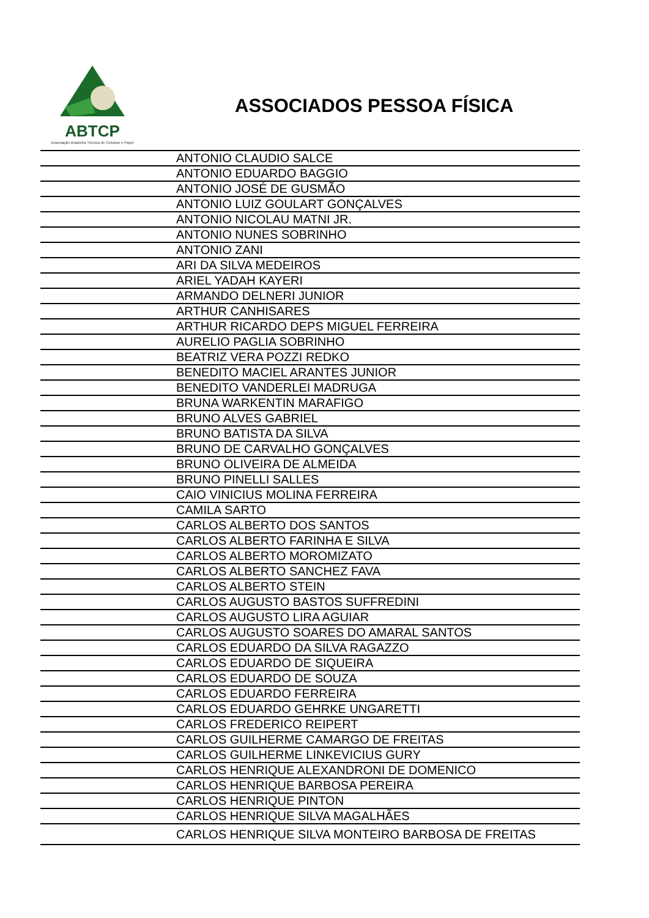ABTCP
Associação Brasileira Técnica de Celulose e Papel
ASSOCIADOS PESSOA FÍSICA
| | ANTONIO CLAUDIO SALCE |
| | ANTONIO EDUARDO BAGGIO |
| | ANTONIO JOSÉ DE GUSMÃO |
| | ANTONIO LUIZ GOULART GONÇALVES |
| | ANTONIO NICOLAU MATNI JR. |
| | ANTONIO NUNES SOBRINHO |
| | ANTONIO ZANI |
| | ARI DA SILVA MEDEIROS |
| | ARIEL YADAH KAYERI |
| | ARMANDO DELNERI JUNIOR |
| | ARTHUR CANHISARES |
| | ARTHUR RICARDO DEPS MIGUEL FERREIRA |
| | AURELIO PAGLIA SOBRINHO |
| | BEATRIZ VERA POZZI REDKO |
| | BENEDITO MACIEL ARANTES JUNIOR |
| | BENEDITO VANDERLEI MADRUGA |
| | BRUNA WARKENTIN MARAFIGO |
| | BRUNO ALVES GABRIEL |
| | BRUNO BATISTA DA SILVA |
| | BRUNO DE CARVALHO GONÇALVES |
| | BRUNO OLIVEIRA DE ALMEIDA |
| | BRUNO PINELLI SALLES |
| | CAIO VINICIUS MOLINA FERREIRA |
| | CAMILA SARTO |
| | CARLOS ALBERTO DOS SANTOS |
| | CARLOS ALBERTO FARINHA E SILVA |
| | CARLOS ALBERTO MOROMIZATO |
| | CARLOS ALBERTO SANCHEZ FAVA |
| | CARLOS ALBERTO STEIN |
| | CARLOS AUGUSTO BASTOS SUFFREDINI |
| | CARLOS AUGUSTO LIRA AGUIAR |
| | CARLOS AUGUSTO SOARES DO AMARAL SANTOS |
| | CARLOS EDUARDO DA SILVA RAGAZZO |
| | CARLOS EDUARDO DE SIQUEIRA |
| | CARLOS EDUARDO DE SOUZA |
| | CARLOS EDUARDO FERREIRA |
| | CARLOS EDUARDO GEHRKE UNGARETTI |
| | CARLOS FREDERICO REIPERT |
| | CARLOS GUILHERME CAMARGO DE FREITAS |
| | CARLOS GUILHERME LINKEVICIUS GURY |
| | CARLOS HENRIQUE ALEXANDRONI DE DOMENICO |
| | CARLOS HENRIQUE BARBOSA PEREIRA |
| | CARLOS HENRIQUE PINTON |
| | CARLOS HENRIQUE SILVA MAGALHÃES |
| | CARLOS HENRIQUE SILVA MONTEIRO BARBOSA DE FREITAS |